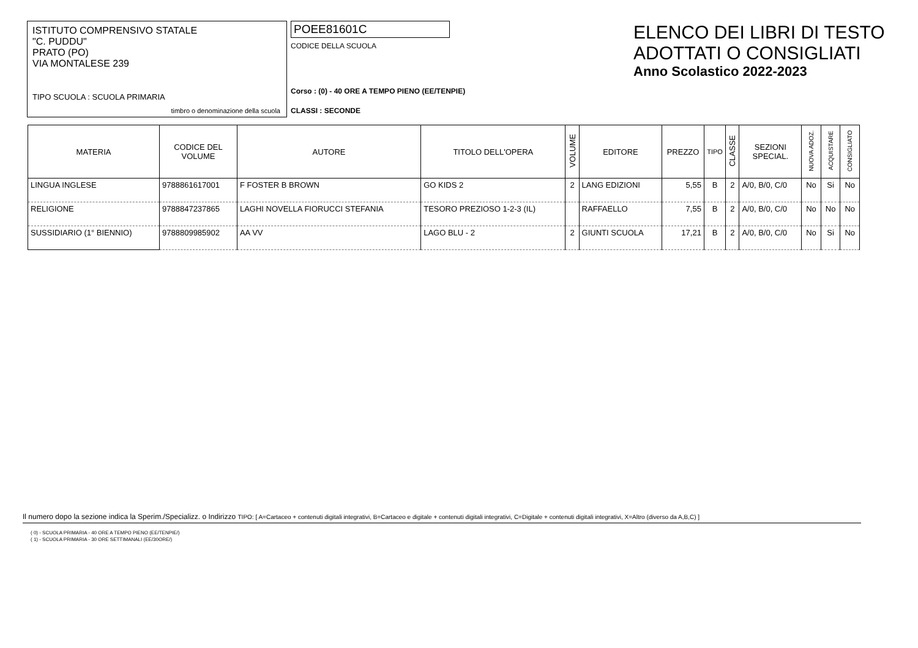ISTITUTO COMPRENSIVO STATALE
"C. PUDDU"
PRATO (PO)
VIA MONTALESE 239
TIPO SCUOLA : SCUOLA PRIMARIA
timbro o denominazione della scuola
POEE81601C
CODICE DELLA SCUOLA
Corso : (0) - 40 ORE A TEMPO PIENO (EE/TENPIE)
CLASSI : SECONDE
ELENCO DEI LIBRI DI TESTO
ADOTTATI O CONSIGLIATI
Anno Scolastico 2022-2023
| MATERIA | CODICE DEL VOLUME | AUTORE | TITOLO DELL'OPERA | VOLUME | EDITORE | PREZZO | TIPO | CLASSE | SEZIONI SPECIAL. | NUOVA ADOZ. | ACQUISTARE | CONSIGLIATO |
| --- | --- | --- | --- | --- | --- | --- | --- | --- | --- | --- | --- | --- |
| LINGUA INGLESE | 9788861617001 | F FOSTER B BROWN | GO KIDS 2 | 2 | LANG EDIZIONI | 5,55 | B | 2 | A/0, B/0, C/0 | No | Si | No |
| RELIGIONE | 9788847237865 | LAGHI NOVELLA FIORUCCI STEFANIA | TESORO PREZIOSO 1-2-3 (IL) | | RAFFAELLO | 7,55 | B | 2 | A/0, B/0, C/0 | No | No | No |
| SUSSIDIARIO (1° BIENNIO) | 9788809985902 | AA VV | LAGO BLU - 2 | 2 | GIUNTI SCUOLA | 17,21 | B | 2 | A/0, B/0, C/0 | No | Si | No |
Il numero dopo la sezione indica la Sperim./Specializz. o Indirizzo TIPO: [ A=Cartaceo + contenuti digitali integrativi, B=Cartaceo e digitale + contenuti digitali integrativi, C=Digitale + contenuti digitali integrativi, X=Altro (diverso da A,B,C) ]
( 0) - SCUOLA PRIMARIA - 40 ORE A TEMPO PIENO (EE/TENPIE/)
( 1) - SCUOLA PRIMARIA - 30 ORE SETTIMANALI (EE/30ORE/)